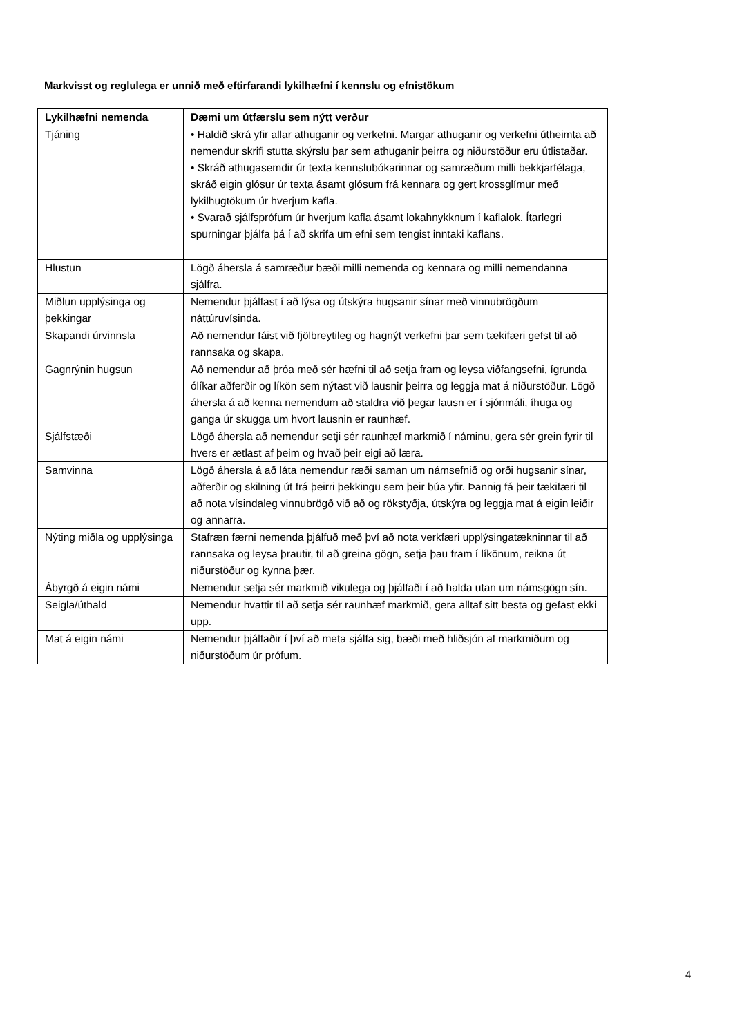Markvisst og reglulega er unnið með eftirfarandi lykilhæfni í kennslu og efnistökum
| Lykilhæfni nemenda | Dæmi um útfærslu sem nýtt verður |
| --- | --- |
| Tjáning | • Haldið skrá yfir allar athuganir og verkefni. Margar athuganir og verkefni útheimta að nemendur skrifi stutta skýrslu þar sem athuganir þeirra og niðurstöður eru útlistaðar. • Skráð athugasemdir úr texta kennslubókarinnar og samræðum milli bekkjarfélaga, skráð eigin glósur úr texta ásamt glósum frá kennara og gert krossglímur með lykilhugtökum úr hverjum kafla. • Svarað sjálfsprófum úr hverjum kafla ásamt lokahnykknum í kaflalok. Ítarlegri spurningar þjálfa þá í að skrifa um efni sem tengist inntaki kaflans. |
| Hlustun | Lögð áhersla á samræður bæði milli nemenda og kennara og milli nemendanna sjálfra. |
| Miðlun upplýsinga og þekkingar | Nemendur þjálfast í að lýsa og útskýra hugsanir sínar með vinnubrögðum náttúruvísinda. |
| Skapandi úrvinnsla | Að nemendur fáist við fjölbreytileg og hagnýt verkefni þar sem tækifæri gefst til að rannsaka og skapa. |
| Gagnrýnin hugsun | Að nemendur að þróa með sér hæfni til að setja fram og leysa viðfangsefni, ígrunda ólíkar aðferðir og líkön sem nýtast við lausnir þeirra og leggja mat á niðurstöður. Lögð áhersla á að kenna nemendum að staldra við þegar lausn er í sjónmáli, íhuga og ganga úr skugga um hvort lausnin er raunhæf. |
| Sjálfstæði | Lögð áhersla að nemendur setji sér raunhæf markmið í náminu, gera sér grein fyrir til hvers er ætlast af þeim og hvað þeir eigi að læra. |
| Samvinna | Lögð áhersla á að láta nemendur ræði saman um námsefnið og orði hugsanir sínar, aðferðir og skilning út frá þeirri þekkingu sem þeir búa yfir. Þannig fá þeir tækifæri til að nota vísindaleg vinnubrögð við að og rökstyðja, útskýra og leggja mat á eigin leiðir og annarra. |
| Nýting miðla og upplýsinga | Stafræn færni nemenda þjálfuð með því að nota verkfæri upplýsingatækninnar til að rannsaka og leysa þrautir, til að greina gögn, setja þau fram í líkönum, reikna út niðurstöður og kynna þær. |
| Ábyrgð á eigin námi | Nemendur setja sér markmið vikulega og þjálfaði í að halda utan um námsgögn sín. |
| Seigla/úthald | Nemendur hvattir til að setja sér raunhæf markmið, gera alltaf sitt besta og gefast ekki upp. |
| Mat á eigin námi | Nemendur þjálfaðir í því að meta sjálfa sig, bæði með hliðsjón af markmiðum og niðurstöðum úr prófum. |
4